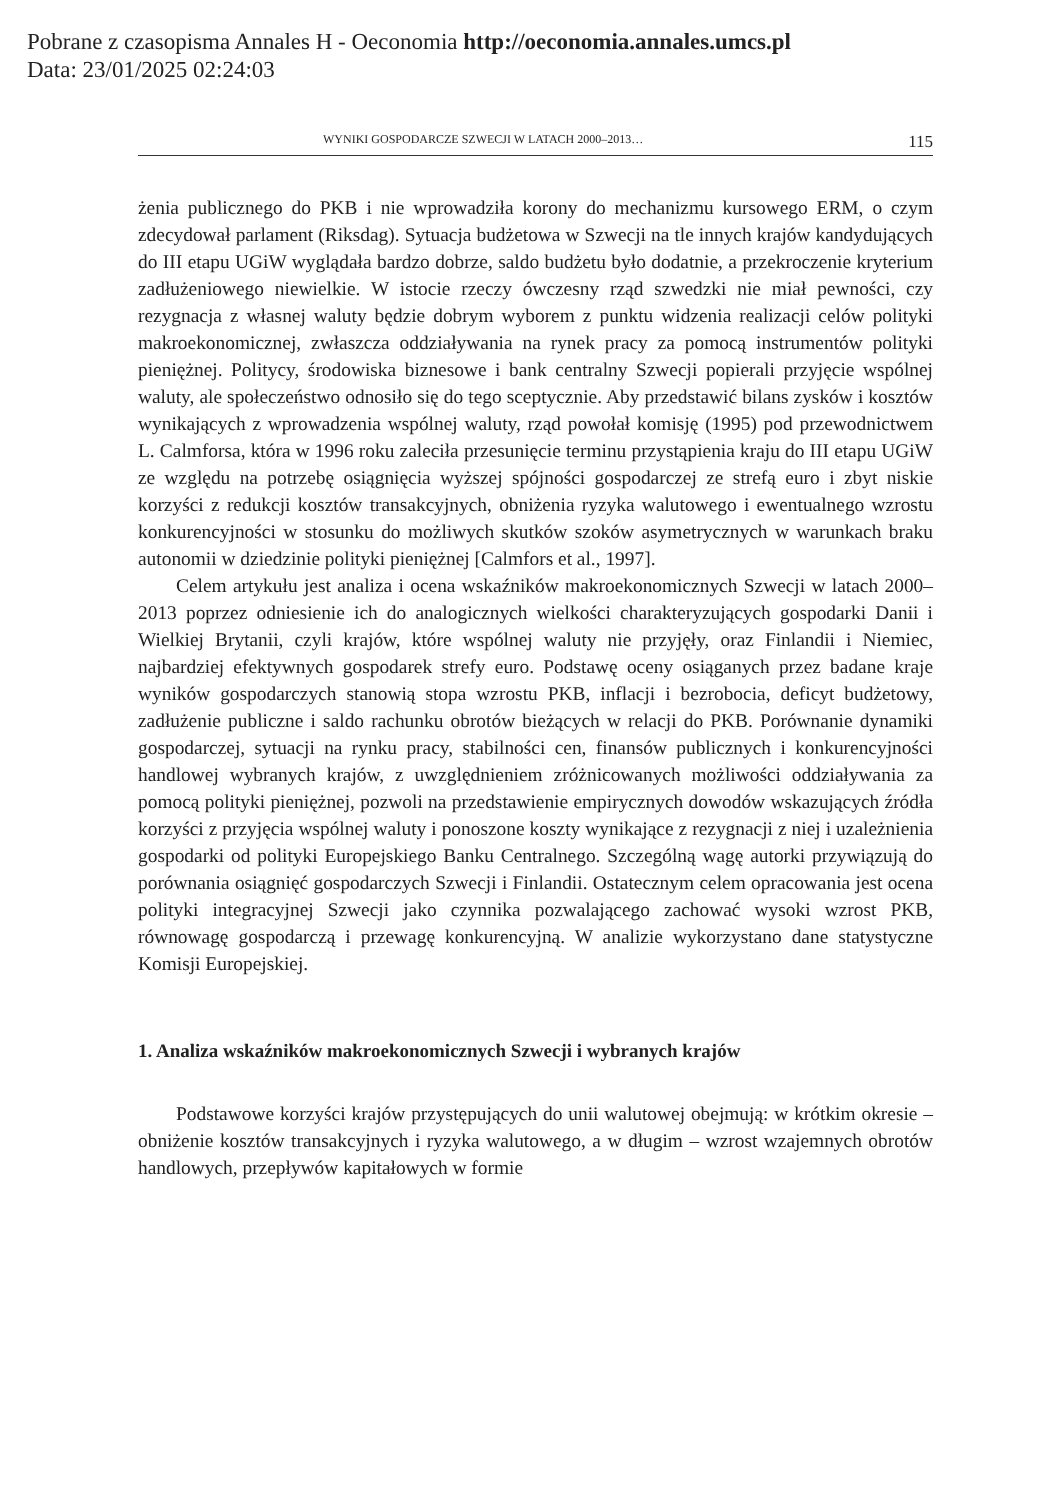Pobrane z czasopisma Annales H - Oeconomia http://oeconomia.annales.umcs.pl
Data: 23/01/2025 02:24:03
WYNIKI GOSPODARCZE SZWECJI W LATACH 2000–2013… 115
żenia publicznego do PKB i nie wprowadziła korony do mechanizmu kursowego ERM, o czym zdecydował parlament (Riksdag). Sytuacja budżetowa w Szwecji na tle innych krajów kandydujących do III etapu UGiW wyglądała bardzo dobrze, saldo budżetu było dodatnie, a przekroczenie kryterium zadłużeniowego niewielkie. W istocie rzeczy ówczesny rząd szwedzki nie miał pewności, czy rezygnacja z własnej waluty będzie dobrym wyborem z punktu widzenia realizacji celów polityki makroekonomicznej, zwłaszcza oddziaływania na rynek pracy za pomocą instrumentów polityki pieniężnej. Politycy, środowiska biznesowe i bank centralny Szwecji popierali przyjęcie wspólnej waluty, ale społeczeństwo odnosiło się do tego sceptycznie. Aby przedstawić bilans zysków i kosztów wynikających z wprowadzenia wspólnej waluty, rząd powołał komisję (1995) pod przewodnictwem L. Calmforsa, która w 1996 roku zaleciła przesunięcie terminu przystąpienia kraju do III etapu UGiW ze względu na potrzebę osiągnięcia wyższej spójności gospodarczej ze strefą euro i zbyt niskie korzyści z redukcji kosztów transakcyjnych, obniżenia ryzyka walutowego i ewentualnego wzrostu konkurencyjności w stosunku do możliwych skutków szoków asymetrycznych w warunkach braku autonomii w dziedzinie polityki pieniężnej [Calmfors et al., 1997].
Celem artykułu jest analiza i ocena wskaźników makroekonomicznych Szwecji w latach 2000–2013 poprzez odniesienie ich do analogicznych wielkości charakteryzujących gospodarki Danii i Wielkiej Brytanii, czyli krajów, które wspólnej waluty nie przyjęły, oraz Finlandii i Niemiec, najbardziej efektywnych gospodarek strefy euro. Podstawę oceny osiąganych przez badane kraje wyników gospodarczych stanowią stopa wzrostu PKB, inflacji i bezrobocia, deficyt budżetowy, zadłużenie publiczne i saldo rachunku obrotów bieżących w relacji do PKB. Porównanie dynamiki gospodarczej, sytuacji na rynku pracy, stabilności cen, finansów publicznych i konkurencyjności handlowej wybranych krajów, z uwzględnieniem zróżnicowanych możliwości oddziaływania za pomocą polityki pieniężnej, pozwoli na przedstawienie empirycznych dowodów wskazujących źródła korzyści z przyjęcia wspólnej waluty i ponoszone koszty wynikające z rezygnacji z niej i uzależnienia gospodarki od polityki Europejskiego Banku Centralnego. Szczególną wagę autorki przywiązują do porównania osiągnięć gospodarczych Szwecji i Finlandii. Ostatecznym celem opracowania jest ocena polityki integracyjnej Szwecji jako czynnika pozwalającego zachować wysoki wzrost PKB, równowagę gospodarczą i przewagę konkurencyjną. W analizie wykorzystano dane statystyczne Komisji Europejskiej.
1. Analiza wskaźników makroekonomicznych Szwecji i wybranych krajów
Podstawowe korzyści krajów przystępujących do unii walutowej obejmują: w krótkim okresie – obniżenie kosztów transakcyjnych i ryzyka walutowego, a w długim – wzrost wzajemnych obrotów handlowych, przepływów kapitałowych w formie